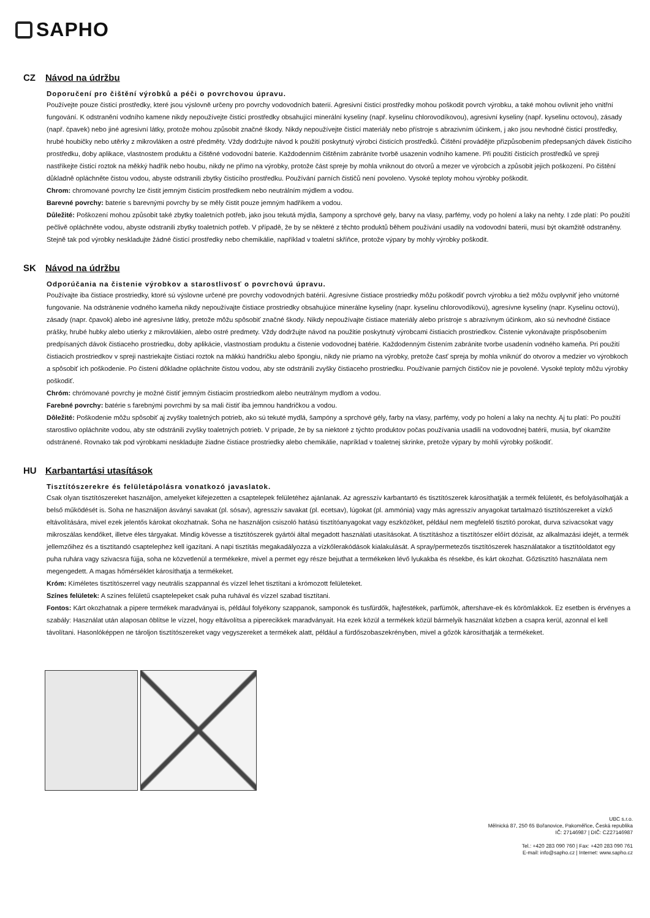SAPHO
CZ Návod na údržbu
Doporučení pro čištění výrobků a péči o povrchovou úpravu.
Používejte pouze čisticí prostředky, které jsou výslovně určeny pro povrchy vodovodních baterií. Agresivní čisticí prostředky mohou poškodit povrch výrobku, a také mohou ovlivnit jeho vnitřní fungování. K odstranění vodního kamene nikdy nepoužívejte čisticí prostředky obsahující minerální kyseliny (např. kyselinu chlorovodíkovou), agresivní kyseliny (např. kyselinu octovou), zásady (např. čpavek) nebo jiné agresivní látky, protože mohou způsobit značné škody. Nikdy nepoužívejte čisticí materiály nebo přístroje s abrazivním účinkem, j ako jsou nevhodné čisticí prostředky, hrubé houbičky nebo utěrky z mikrovláken a ostré předměty. Vždy dodržujte návod k použití poskytnutý výrobci čisticích prostředků. Čištění provádějte přizpůsobením předepsaných dávek čistícího prostředku, doby aplikace, vlastnostem produktu a čištěné vodovodní baterie. Každodenním čištěním zabráníte tvorbě usazenin vodního kamene. Při použití čisticích prostředků ve spreji nastříkejte čisticí roztok na měkký hadřík nebo houbu, nikdy ne přímo na výrobky, protože část spreje by mohla vniknout do otvorů a mezer ve výrobcích a způsobit jejich poškození. Po čištění důkladně opláchněte čistou vodou, abyste odstranili zbytky čisticího prostředku. Používání parních čističů není povoleno. Vysoké teploty mohou výrobky poškodit.
Chrom: chromované povrchy lze čistit jemným čisticím prostředkem nebo neutrálním mýdlem a vodou.
Barevné povrchy: baterie s barevnými povrchy by se měly čistit pouze jemným hadříkem a vodou.
Důležité: Poškození mohou způsobit také zbytky toaletních potřeb, jako jsou tekutá mýdla, šampony a sprchové gely, barvy na vlasy, parfémy, vody po holení a laky na nehty. I zde platí: Po použití pečlivě opláchněte vodou, abyste odstranili zbytky toaletních potřeb. V případě, že by se některé z těchto produktů během používání usadily na vodovodní baterii, musí být okamžitě odstraněny. Stejně tak pod výrobky neskladujte žádné čisticí prostředky nebo chemikálie, například v toaletní skříňce, protože výpary by mohly výrobky poškodit.
SK Návod na údržbu
Odporúčania na čistenie výrobkov a starostlivosť o povrchovú úpravu.
Používajte iba čistiace prostriedky, ktoré sú výslovne určené pre povrchy vodovodných batérií. Agresívne čistiace prostriedky môžu poškodiť povrch výrobku a tiež môžu ovplyvniť jeho vnútorné fungovanie. Na odstránenie vodného kameňa nikdy nepoužívajte čistiace prostriedky obsahujúce minerálne kyseliny (napr. kyselinu chlorovodíkovú), agresívne kyseliny (napr. Kyselinu octovú), zásady (napr. čpavok) alebo iné agresívne látky, pretože môžu spôsobiť značné škody. Nikdy nepoužívajte čistiace materiály alebo prístroje s abrazívnym účinkom, ako sú nevhodné čistiace prášky, hrubé hubky alebo utierky z mikrovlákien, alebo ostré predmety. Vždy dodržujte návod na použitie poskytnutý výrobcami čistiacich prostriedkov. Čistenie vykonávajte prispôsobením predpísaných dávok čistiaceho prostriedku, doby aplikácie, vlastnostiam produktu a čistenie vodovodnej batérie. Každodenným čistením zabránite tvorbe usadenín vodného kameňa. Pri použití čistiacich prostriedkov v spreji nastriekajte čistiaci roztok na mäkkú handričku alebo špongiu, nikdy nie priamo na výrobky, pretože časť spreja by mohla vniknúť do otvorov a medzier vo výrobkoch a spôsobiť ich poškodenie. Po čistení dôkladne opláchnite čistou vodou, aby ste odstránili zvyšky čistiaceho prostriedku. Používanie parných čističov nie je povolené. Vysoké teploty môžu výrobky poškodiť.
Chróm: chrómované povrchy je možné čistiť jemným čistiacim prostriedkom alebo neutrálnym mydlom a vodou.
Farebné povrchy: batérie s farebnými povrchmi by sa mali čistiť iba jemnou handričkou a vodou.
Dôležité: Poškodenie môžu spôsobiť aj zvyšky toaletných potrieb, ako sú tekuté mydlá, šampóny a sprchové gély, farby na vlasy, parfémy, vody po holení a laky na nechty. Aj tu platí: Po použití starostlivo opláchnite vodou, aby ste odstránili zvyšky toaletných potrieb. V prípade, že by sa niektoré z týchto produktov počas používania usadili na vodovodnej batérii, musia, byť okamžite odstránené. Rovnako tak pod výrobkami neskladujte žiadne čistiace prostriedky alebo chemikálie, napríklad v toaletnej skrinke, pretože výpary by mohli výrobky poškodiť.
HU Karbantartási utasítások
Tisztítószerekre és felületápolásra vonatkozó javaslatok.
Csak olyan tisztítószereket használjon, amelyeket kifejezetten a csaptelepek felületéhez ajánlanak. Az agresszív karbantartó és tisztítószerek károsíthatják a termék felületét, és befolyásolhatják a belső működését is. Soha ne használjon ásványi savakat (pl. sósav), agresszív savakat (pl. ecetsav), lúgokat (pl. ammónia) vagy más agresszív anyagokat tartalmazó tisztítószereket a vízkő eltávolítására, mivel ezek jelentős károkat okozhatnak. Soha ne használjon csiszoló hatású tisztítóanyagokat vagy eszközöket, például nem megfelelő tisztító porokat, durva szivacsokat vagy mikroszálas kendőket, illetve éles tárgyakat. Mindig kövesse a tisztítószerek gyártói által megadott használati utasításokat. A tisztításhoz a tisztítószer előírt dózisát, az alkalmazási idejét, a termék jellemzőihez és a tisztítandó csaptelephez kell igazítani. A napi tisztítás megakadályozza a vízkőlerakódások kialakulását. A spray/permetezős tisztítószerek használatakor a tisztítóoldatot egy puha ruhára vagy szivacsra fújja, soha ne közvetlenül a termékekre, mivel a permet egy része bejuthat a termékeken lévő lyukakba és résekbe, és kárt okozhat. Gőztisztító használata nem megengedett. A magas hőmérséklet károsíthatja a termékeket.
Króm: Kíméletes tisztítószerrel vagy neutrális szappannal és vízzel lehet tisztítani a krómozott felületeket.
Színes felületek: A színes felületű csaptelepeket csak puha ruhával és vízzel szabad tisztítani.
Fontos: Kárt okozhatnak a pipere termékek maradványai is, például folyékony szappanok, samponok és tusfürdők, hajfestékek, parfümök, aftershave-ek és körömlakkok. Ez esetben is érvényes a szabály: Használat után alaposan öblítse le vízzel, hogy eltávolítsa a piperecikkek maradványait. Ha ezek közül a termékek közül bármelyik használat közben a csapra kerül, azonnal el kell távolítani. Hasonlóképpen ne tároljon tisztítószereket vagy vegyszereket a termékek alatt, például a fürdőszobaszekrényben, mivel a gőzök károsíthatják a termékeket.
UBC s.r.o.
Mělnická 87, 250 65 Bořanovice, Pakoměřice, Česká republika
IČ: 27146987 | DIČ: CZ27146987
Tel.: +420 283 090 760 | Fax: +420 283 090 761
E-mail: info@sapho.cz | Internet: www.sapho.cz